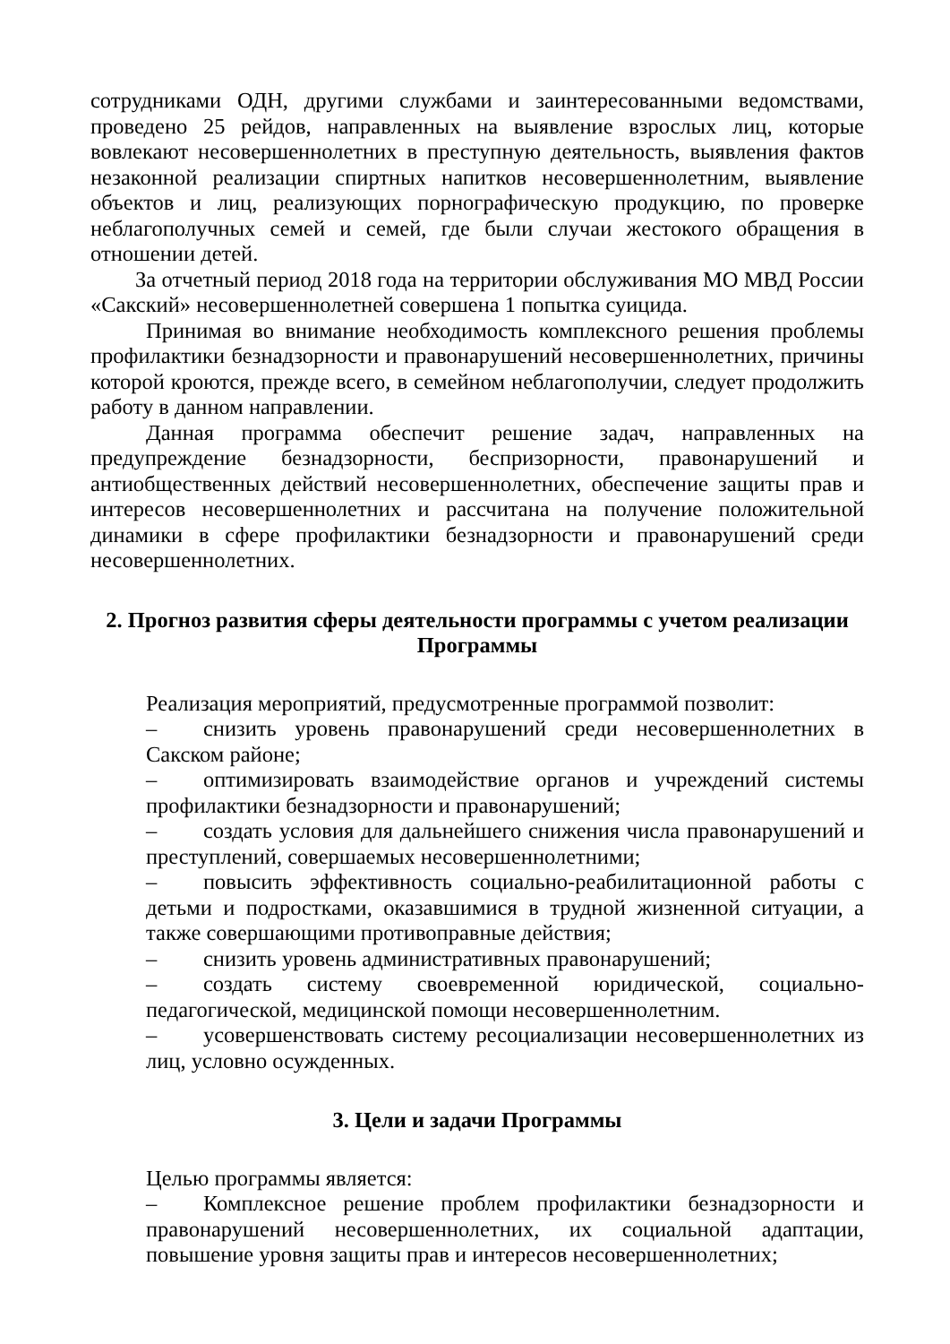сотрудниками ОДН, другими службами и заинтересованными ведомствами, проведено 25 рейдов, направленных на выявление взрослых лиц, которые вовлекают несовершеннолетних в преступную деятельность, выявления фактов незаконной реализации спиртных напитков несовершеннолетним, выявление объектов и лиц, реализующих порнографическую продукцию, по проверке неблагополучных семей и семей, где были случаи жестокого обращения в отношении детей.
За отчетный период 2018 года на территории обслуживания МО МВД России «Сакский» несовершеннолетней совершена 1 попытка суицида.
Принимая во внимание необходимость комплексного решения проблемы профилактики безнадзорности и правонарушений несовершеннолетних, причины которой кроются, прежде всего, в семейном неблагополучии, следует продолжить работу в данном направлении.
Данная программа обеспечит решение задач, направленных на предупреждение безнадзорности, беспризорности, правонарушений и антиобщественных действий несовершеннолетних, обеспечение защиты прав и интересов несовершеннолетних и рассчитана на получение положительной динамики в сфере профилактики безнадзорности и правонарушений среди несовершеннолетних.
2. Прогноз развития сферы деятельности программы с учетом реализации Программы
Реализация мероприятий, предусмотренные программой позволит:
– снизить уровень правонарушений среди несовершеннолетних в Сакском районе;
– оптимизировать взаимодействие органов и учреждений системы профилактики безнадзорности и правонарушений;
– создать условия для дальнейшего снижения числа правонарушений и преступлений, совершаемых несовершеннолетними;
– повысить эффективность социально-реабилитационной работы с детьми и подростками, оказавшимися в трудной жизненной ситуации, а также совершающими противоправные действия;
– снизить уровень административных правонарушений;
– создать систему своевременной юридической, социально-педагогической, медицинской помощи несовершеннолетним.
– усовершенствовать систему ресоциализации несовершеннолетних из лиц, условно осужденных.
3. Цели и задачи Программы
Целью программы является:
– Комплексное решение проблем профилактики безнадзорности и правонарушений несовершеннолетних, их социальной адаптации, повышение уровня защиты прав и интересов несовершеннолетних;